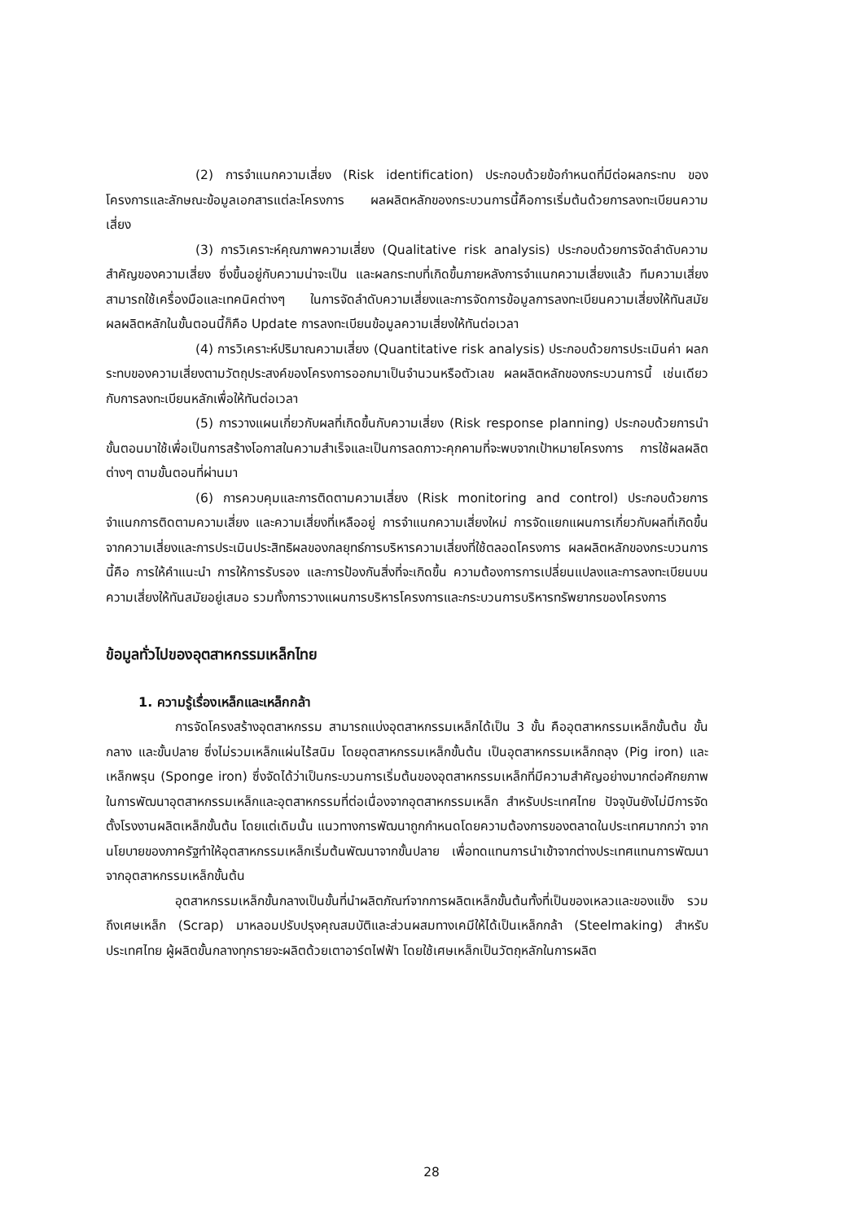(2) การจำแนกความเสี่ยง (Risk identification) ประกอบด้วยข้อกำหนดที่มีต่อผลกระทบ ของโครงการและลักษณะข้อมูลเอกสารแต่ละโครงการ ผลผลิตหลักของกระบวนการนี้คือการเริ่มต้นด้วยการลงทะเบียนความเสี่ยง
(3) การวิเคราะห์คุณภาพความเสี่ยง (Qualitative risk analysis) ประกอบด้วยการจัดลำดับความสำคัญของความเสี่ยง ซึ่งขึ้นอยู่กับความน่าจะเป็น และผลกระทบที่เกิดขึ้นภายหลังการจำแนกความเสี่ยงแล้ว ทีมความเสี่ยงสามารถใช้เครื่องมือและเทคนิคต่างๆ ในการจัดลำดับความเสี่ยงและการจัดการข้อมูลการลงทะเบียนความเสี่ยงให้ทันสมัย ผลผลิตหลักในขั้นตอนนี้ก็คือ Update การลงทะเบียนข้อมูลความเสี่ยงให้ทันต่อเวลา
(4) การวิเคราะห์ปริมาณความเสี่ยง (Quantitative risk analysis) ประกอบด้วยการประเมินค่า ผลกระทบของความเสี่ยงตามวัตถุประสงค์ของโครงการออกมาเป็นจำนวนหรือตัวเลข ผลผลิตหลักของกระบวนการนี้ เช่นเดียวกับการลงทะเบียนหลักเพื่อให้ทันต่อเวลา
(5) การวางแผนเกี่ยวกับผลที่เกิดขึ้นกับความเสี่ยง (Risk response planning) ประกอบด้วยการนำขั้นตอนมาใช้เพื่อเป็นการสร้างโอกาสในความสำเร็จและเป็นการลดภาวะคุกคามที่จะพบจากเป้าหมายโครงการ การใช้ผลผลิตต่างๆ ตามขั้นตอนที่ผ่านมา
(6) การควบคุมและการติดตามความเสี่ยง (Risk monitoring and control) ประกอบด้วยการจำแนกการติดตามความเสี่ยง และความเสี่ยงที่เหลืออยู่ การจำแนกความเสี่ยงใหม่ การจัดแยกแผนการเกี่ยวกับผลที่เกิดขึ้นจากความเสี่ยงและการประเมินประสิทธิผลของกลยุทธ์การบริหารความเสี่ยงที่ใช้ตลอดโครงการ ผลผลิตหลักของกระบวนการนี้คือ การให้คำแนะนำ การให้การรับรอง และการป้องกันสิ่งที่จะเกิดขึ้น ความต้องการการเปลี่ยนแปลงและการลงทะเบียนบนความเสี่ยงให้ทันสมัยอยู่เสมอ รวมทั้งการวางแผนการบริหารโครงการและกระบวนการบริหารทรัพยากรของโครงการ
ข้อมูลทั่วไปของอุตสาหกรรมเหล็กไทย
1. ความรู้เรื่องเหล็กและเหล็กกล้า
การจัดโครงสร้างอุตสาหกรรม สามารถแบ่งอุตสาหกรรมเหล็กได้เป็น 3 ขั้น คืออุตสาหกรรมเหล็กขั้นต้น ขั้นกลาง และขั้นปลาย ซึ่งไม่รวมเหล็กแผ่นไร้สนิม โดยอุตสาหกรรมเหล็กขั้นต้น เป็นอุตสาหกรรมเหล็กถลุง (Pig iron) และเหล็กพรุน (Sponge iron) ซึ่งจัดได้ว่าเป็นกระบวนการเริ่มต้นของอุตสาหกรรมเหล็กที่มีความสำคัญอย่างมากต่อศักยภาพในการพัฒนาอุตสาหกรรมเหล็กและอุตสาหกรรมที่ต่อเนื่องจากอุตสาหกรรมเหล็ก สำหรับประเทศไทย ปัจจุบันยังไม่มีการจัดตั้งโรงงานผลิตเหล็กขั้นต้น โดยแต่เดิมนั้น แนวทางการพัฒนาถูกกำหนดโดยความต้องการของตลาดในประเทศมากกว่า จากนโยบายของภาครัฐทำให้อุตสาหกรรมเหล็กเริ่มต้นพัฒนาจากขั้นปลาย เพื่อทดแทนการนำเข้าจากต่างประเทศแทนการพัฒนาจากอุตสาหกรรมเหล็กขั้นต้น
อุตสาหกรรมเหล็กขั้นกลางเป็นขั้นที่นำผลิตภัณฑ์จากการผลิตเหล็กขั้นต้นทั้งที่เป็นของเหลวและของแข็ง รวมถึงเศษเหล็ก (Scrap) มาหลอมปรับปรุงคุณสมบัติและส่วนผสมทางเคมีให้ได้เป็นเหล็กกล้า (Steelmaking) สำหรับประเทศไทย ผู้ผลิตขั้นกลางทุกรายจะผลิตด้วยเตาอาร์ตไฟฟ้า โดยใช้เศษเหล็กเป็นวัตถุหลักในการผลิต
28